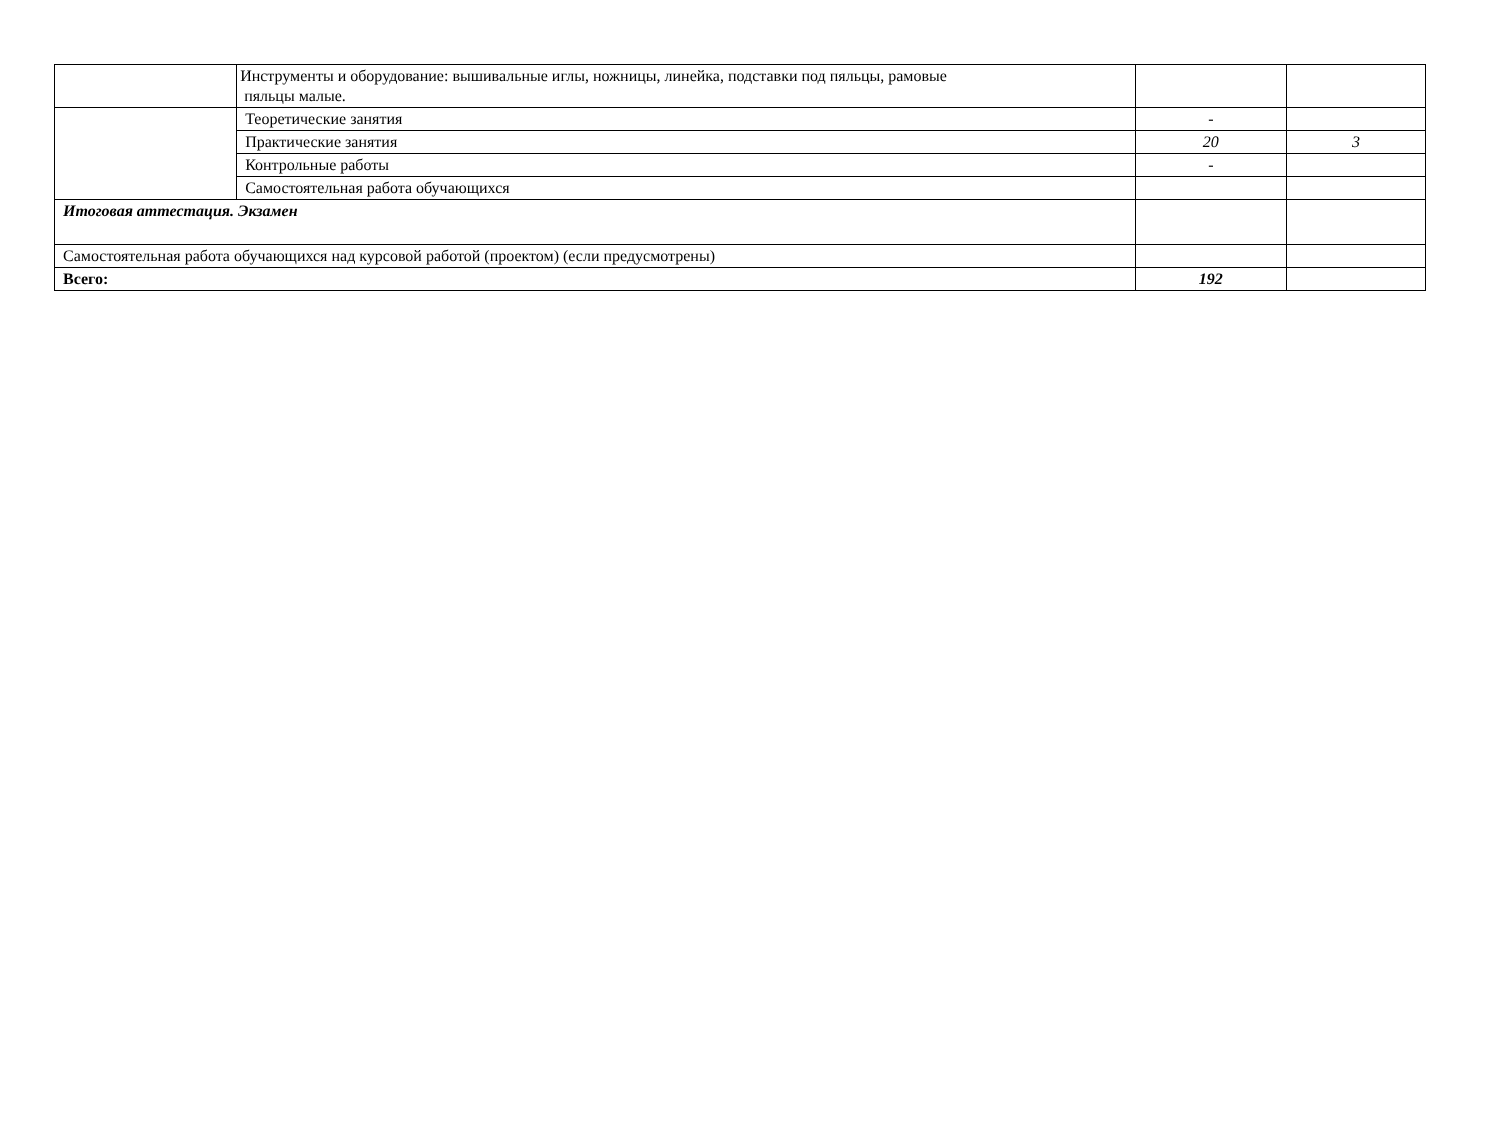| | Инструменты и оборудование: вышивальные иглы, ножницы, линейка, подставки под пяльцы, рамовые пяльцы малые. | | |
| | Теоретические занятия | - | |
| | Практические занятия | 20 | 3 |
| | Контрольные работы | - | |
| | Самостоятельная работа обучающихся | | |
| Итоговая аттестация. Экзамен | | | |
| Самостоятельная работа обучающихся над курсовой работой (проектом) (если предусмотрены) | | | |
| Всего: | | 192 | |